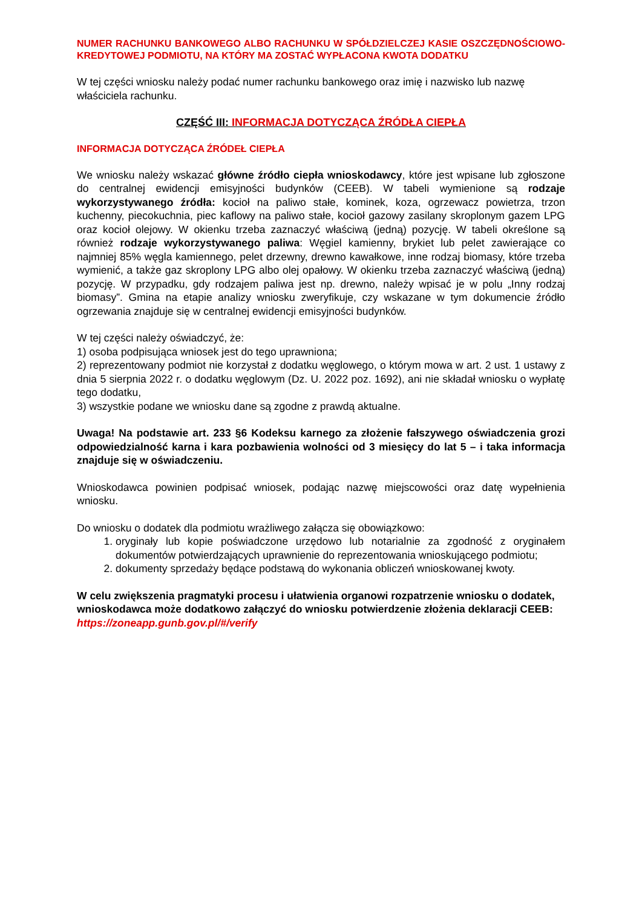NUMER RACHUNKU BANKOWEGO ALBO RACHUNKU W SPÓŁDZIELCZEJ KASIE OSZCZĘDNOŚCIOWO-KREDYTOWEJ PODMIOTU, NA KTÓRY MA ZOSTAĆ WYPŁACONA KWOTA DODATKU
W tej części wniosku należy podać numer rachunku bankowego oraz imię i nazwisko lub nazwę właściciela rachunku.
CZĘŚĆ III: INFORMACJA DOTYCZĄCA ŹRÓDŁA CIEPŁA
INFORMACJA DOTYCZĄCA ŹRÓDEŁ CIEPŁA
We wniosku należy wskazać główne źródło ciepła wnioskodawcy, które jest wpisane lub zgłoszone do centralnej ewidencji emisyjności budynków (CEEB). W tabeli wymienione są rodzaje wykorzystywanego źródła: kocioł na paliwo stałe, kominek, koza, ogrzewacz powietrza, trzon kuchenny, piecokuchnia, piec kaflowy na paliwo stałe, kocioł gazowy zasilany skroplonym gazem LPG oraz kocioł olejowy. W okienku trzeba zaznaczyć właściwą (jedną) pozycję. W tabeli określone są również rodzaje wykorzystywanego paliwa: Węgiel kamienny, brykiet lub pelet zawierające co najmniej 85% węgla kamiennego, pelet drzewny, drewno kawałkowe, inne rodzaj biomasy, które trzeba wymienić, a także gaz skroplony LPG albo olej opałowy. W okienku trzeba zaznaczyć właściwą (jedną) pozycję. W przypadku, gdy rodzajem paliwa jest np. drewno, należy wpisać je w polu „Inny rodzaj biomasy”. Gmina na etapie analizy wniosku zweryfikuje, czy wskazane w tym dokumencie źródło ogrzewania znajduje się w centralnej ewidencji emisyjności budynków.
W tej części należy oświadczyć, że:
1) osoba podpisująca wniosek jest do tego uprawniona;
2) reprezentowany podmiot nie korzystał z dodatku węglowego, o którym mowa w art. 2 ust. 1 ustawy z dnia 5 sierpnia 2022 r. o dodatku węglowym (Dz. U. 2022 poz. 1692), ani nie składał wniosku o wypłatę tego dodatku,
3) wszystkie podane we wniosku dane są zgodne z prawdą aktualne.
Uwaga! Na podstawie art. 233 §6 Kodeksu karnego za złożenie fałszywego oświadczenia grozi odpowiedzialność karna i kara pozbawienia wolności od 3 miesięcy do lat 5 – i taka informacja znajduje się w oświadczeniu.
Wnioskodawca powinien podpisać wniosek, podając nazwę miejscowości oraz datę wypełnienia wniosku.
Do wniosku o dodatek dla podmiotu wrażliwego załącza się obowiązkowo:
1. oryginały lub kopie poświadczone urzędowo lub notarialnie za zgodność z oryginałem dokumentów potwierdzających uprawnienie do reprezentowania wnioskującego podmiotu;
2. dokumenty sprzedaży będące podstawą do wykonania obliczeń wnioskowanej kwoty.
W celu zwiększenia pragmatyki procesu i ułatwienia organowi rozpatrzenie wniosku o dodatek, wnioskodawca może dodatkowo załączyć do wniosku potwierdzenie złożenia deklaracji CEEB: https://zoneapp.gunb.gov.pl/#/verify